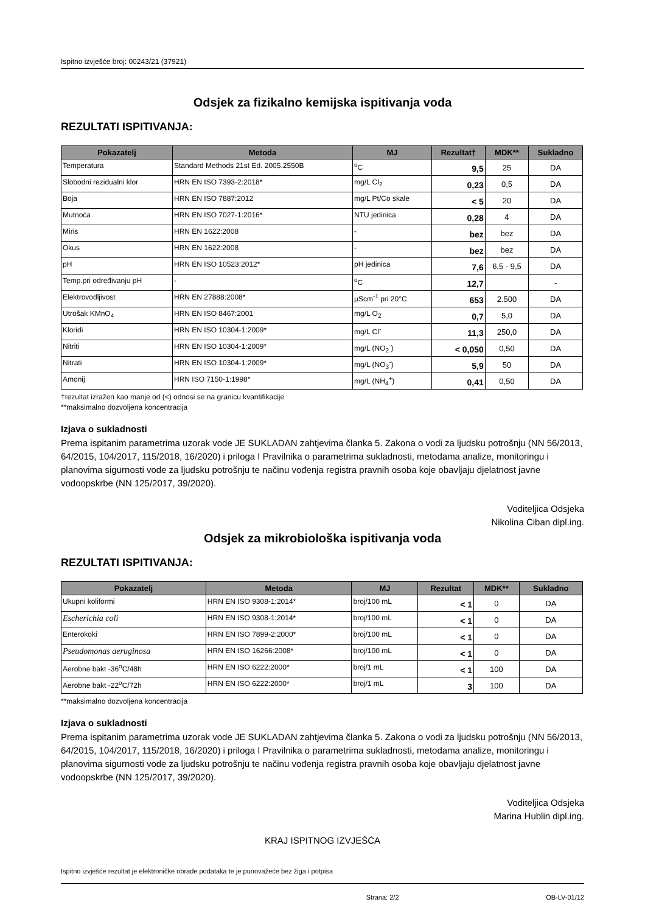Ispitno izvješće broj: 00243/21 (37921)
Odsjek za fizikalno kemijska ispitivanja voda
REZULTATI ISPITIVANJA:
| Pokazatelj | Metoda | MJ | Rezultat† | MDK** | Sukladno |
| --- | --- | --- | --- | --- | --- |
| Temperatura | Standard Methods 21st Ed. 2005.2550B | <sup>o</sup> C | 9,5 | 25 | DA |
| Slobodni rezidualni klor | HRN EN ISO 7393-2:2018* | mg/L Cl<sub>2</sub> | 0,23 | 0,5 | DA |
| Boja | HRN EN ISO 7887:2012 | mg/L Pt/Co skale | < 5 | 20 | DA |
| Mutnoća | HRN EN ISO 7027-1:2016* | NTU jedinica | 0,28 | 4 | DA |
| Miris | HRN EN 1622:2008 | - | bez | bez | DA |
| Okus | HRN EN 1622:2008 | - | bez | bez | DA |
| pH | HRN EN ISO 10523:2012* | pH jedinica | 7,6 | 6,5 - 9,5 | DA |
| Temp.pri određivanju pH | - | <sup>o</sup> C | 12,7 | | - |
| Elektrovodljivost | HRN EN 27888:2008* | µScm<sup>-1</sup> pri 20°C | 653 | 2.500 | DA |
| Utrošak KMnO<sub>4</sub> | HRN EN ISO 8467:2001 | mg/L O<sub>2</sub> | 0,7 | 5,0 | DA |
| Kloridi | HRN EN ISO 10304-1:2009* | mg/L Cl<sup>-</sup> | 11,3 | 250,0 | DA |
| Nitriti | HRN EN ISO 10304-1:2009* | mg/L (NO<sub>2</sub><sup>-</sup>) | < 0,050 | 0,50 | DA |
| Nitrati | HRN EN ISO 10304-1:2009* | mg/L (NO<sub>3</sub><sup>-</sup>) | 5,9 | 50 | DA |
| Amonij | HRN ISO 7150-1:1998* | mg/L (NH<sub>4</sub><sup>+</sup>) | 0,41 | 0,50 | DA |
†rezultat izražen kao manje od (<) odnosi se na granicu kvantifikacije
**maksimalno dozvoljena koncentracija
Izjava o sukladnosti
Prema ispitanim parametrima uzorak vode JE SUKLADAN zahtjevima članka 5. Zakona o vodi za ljudsku potrošnju (NN 56/2013, 64/2015, 104/2017, 115/2018, 16/2020) i priloga I Pravilnika o parametrima sukladnosti, metodama analize, monitoringu i planovima sigurnosti vode za ljudsku potrošnju te načinu vođenja registra pravnih osoba koje obavljaju djelatnost javne vodoopskrbe (NN 125/2017, 39/2020).
Voditeljica Odsjeka
Nikolina Ciban dipl.ing.
Odsjek za mikrobiološka ispitivanja voda
REZULTATI ISPITIVANJA:
| Pokazatelj | Metoda | MJ | Rezultat | MDK** | Sukladno |
| --- | --- | --- | --- | --- | --- |
| Ukupni koliformi | HRN EN ISO 9308-1:2014* | broj/100 mL | < 1 | 0 | DA |
| Escherichia coli | HRN EN ISO 9308-1:2014* | broj/100 mL | < 1 | 0 | DA |
| Enterokoki | HRN EN ISO 7899-2:2000* | broj/100 mL | < 1 | 0 | DA |
| Pseudomonas aeruginosa | HRN EN ISO 16266:2008* | broj/100 mL | < 1 | 0 | DA |
| Aerobne bakt -36<sup>o</sup>C/48h | HRN EN ISO 6222:2000* | broj/1 mL | < 1 | 100 | DA |
| Aerobne bakt -22<sup>o</sup>C/72h | HRN EN ISO 6222:2000* | broj/1 mL | 3 | 100 | DA |
**maksimalno dozvoljena koncentracija
Izjava o sukladnosti
Prema ispitanim parametrima uzorak vode JE SUKLADAN zahtjevima članka 5. Zakona o vodi za ljudsku potrošnju (NN 56/2013, 64/2015, 104/2017, 115/2018, 16/2020) i priloga I Pravilnika o parametrima sukladnosti, metodama analize, monitoringu i planovima sigurnosti vode za ljudsku potrošnju te načinu vođenja registra pravnih osoba koje obavljaju djelatnost javne vodoopskrbe (NN 125/2017, 39/2020).
Voditeljica Odsjeka
Marina Hublin dipl.ing.
KRAJ ISPITNOG IZVJEŠĆA
Ispitno izvješće rezultat je elektroničke obrade podataka te je punovažeće bez žiga i potpisa
Strana: 2/2 OB-LV-01/12